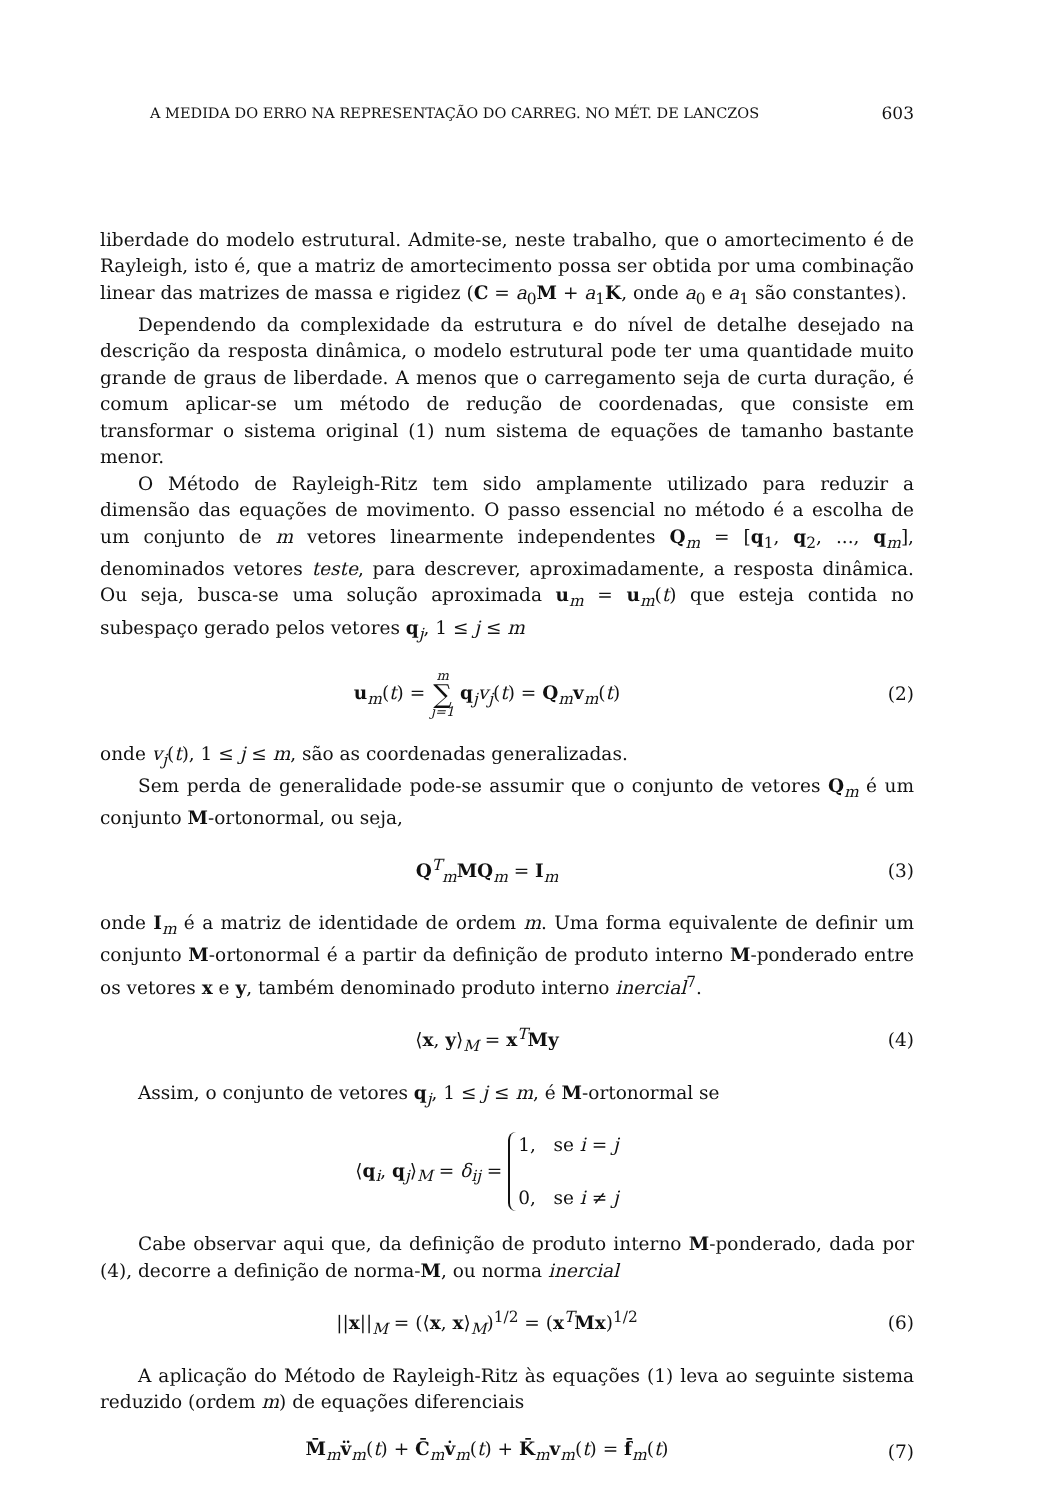A MEDIDA DO ERRO NA REPRESENTAÇÃO DO CARREG. NO MÉT. DE LANCZOS 603
liberdade do modelo estrutural. Admite-se, neste trabalho, que o amortecimento é de Rayleigh, isto é, que a matriz de amortecimento possa ser obtida por uma combinação linear das matrizes de massa e rigidez (C = a<sub>0</sub>M + a<sub>1</sub>K, onde a<sub>0</sub> e a<sub>1</sub> são constantes).
Dependendo da complexidade da estrutura e do nível de detalhe desejado na descrição da resposta dinâmica, o modelo estrutural pode ter uma quantidade muito grande de graus de liberdade. A menos que o carregamento seja de curta duração, é comum aplicar-se um método de redução de coordenadas, que consiste em transformar o sistema original (1) num sistema de equações de tamanho bastante menor.
O Método de Rayleigh-Ritz tem sido amplamente utilizado para reduzir a dimensão das equações de movimento. O passo essencial no método é a escolha de um conjunto de m vetores linearmente independentes Q<sub>m</sub> = [q<sub>1</sub>, q<sub>2</sub>, ..., q<sub>m</sub>], denominados vetores teste, para descrever, aproximadamente, a resposta dinâmica. Ou seja, busca-se uma solução aproximada u<sub>m</sub> = u<sub>m</sub>(t) que esteja contida no subespaço gerado pelos vetores q<sub>j</sub>, 1 ≤ j ≤ m
u<sub>m</sub>(t) = m ∑ j=1 q<sub>j</sub>v<sub>j</sub>(t) = Q<sub>m</sub>v<sub>m</sub>(t)
(2)
onde v<sub>j</sub>(t), 1 ≤ j ≤ m, são as coordenadas generalizadas.
Sem perda de generalidade pode-se assumir que o conjunto de vetores Q<sub>m</sub> é um conjunto M-ortonormal, ou seja,
Q<sup>T</sup><sub>m</sub>MQ<sub>m</sub> = I<sub>m</sub> (3)
onde I<sub>m</sub> é a matriz de identidade de ordem m. Uma forma equivalente de definir um conjunto M-ortonormal é a partir da definição de produto interno M-ponderado entre os vetores x e y, também denominado produto interno inercial<sup>7</sup>.
⟨x, y⟩<sub>M</sub> = x<sup>T</sup>My (4)
Assim, o conjunto de vetores q<sub>j</sub>, 1 ≤ j ≤ m, é M-ortonormal se
⟨q<sub>i</sub>, q<sub>j</sub>⟩<sub>M</sub> = δ<sub>ij</sub> = 1, se i = j
0, se i ≠ j
Cabe observar aqui que, da definição de produto interno M-ponderado, dada por (4), decorre a definição de norma-M, ou norma inercial
||x||<sub>M</sub> = (⟨x, x⟩<sub>M</sub>)<sup>1/2</sup> = (x<sup>T</sup>Mx)<sup>1/2</sup>
(6)
A aplicação do Método de Rayleigh-Ritz às equações (1) leva ao seguinte sistema reduzido (ordem m) de equações diferenciais
M̄<sub>m</sub>v̈<sub>m</sub>(t) + C̄<sub>m</sub>v̇<sub>m</sub>(t) + K̄<sub>m</sub>v<sub>m</sub>(t) = f̄<sub>m</sub>(t)
(7)